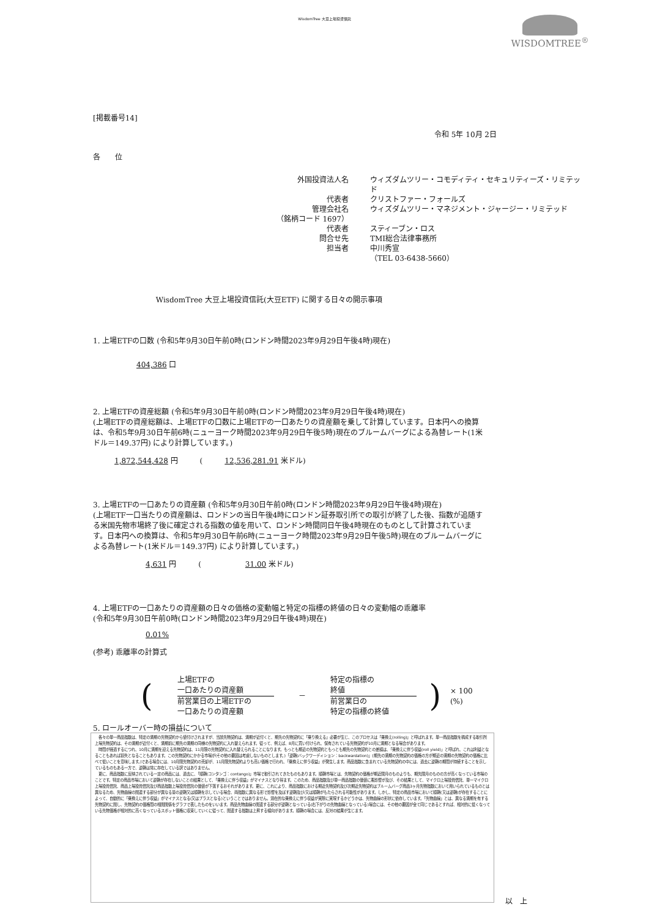WisdomTree 大豆上場投資信託
WISDOMTREE<sup>®</sup>
[掲載番号14]
令和 5年 10月 2日
各　　位
外国投資法人名
ウィズダムツリー・コモディティ・セキュリティーズ・リミテッド
代表者
クリストファー・フォールズ
管理会社名
ウィズダムツリー・マネジメント・ジャージー・リミテッド
（銘柄コード 1697）
代表者
スティーブン・ロス
問合せ先
TMI総合法律事務所
担当者
中川秀宣
（TEL 03-6438-5660）
WisdomTree 大豆上場投資信託(大豆ETF) に関する日々の開示事項
1. 上場ETFの口数 (令和5年9月30日午前0時(ロンドン時間2023年9月29日午後4時)現在)
404,386 口
2. 上場ETFの資産総額 (令和5年9月30日午前0時(ロンドン時間2023年9月29日午後4時)現在)
(上場ETFの資産総額は、上場ETFの口数に上場ETFの一口あたりの資産額を乗して計算しています。日本円への換算は、令和5年9月30日午前6時(ニューヨーク時間2023年9月29日午後5時)現在のブルームバーグによる為替レート(1米ドル＝149.37円) により計算しています。)
1,872,544,428 円　　　(　　　12,536,281.91 米ドル)
3. 上場ETFの一口あたりの資産額 (令和5年9月30日午前0時(ロンドン時間2023年9月29日午後4時)現在)
(上場ETF一口当たりの資産額は、ロンドンの当日午後4時にロンドン証券取引所での取引が終了した後、指数が追随する米国先物市場終了後に確定される指数の値を用いて、ロンドン時間同日午後4時現在のものとして計算されています。日本円への換算は、令和5年9月30日午前6時(ニューヨーク時間2023年9月29日午後5時)現在のブルームバーグによる為替レート(1米ドル＝149.37円) により計算しています。)
4,631 円　　　(　　　　　　31.00 米ドル)
4. 上場ETFの一口あたりの資産額の日々の価格の変動幅と特定の指標の終値の日々の変動幅の乖離率
(令和5年9月30日午前0時(ロンドン時間2023年9月29日午後4時)現在)
0.01%
(参考) 乖離率の計算式
(
上場ETFの
一口あたりの資産額
前営業日の上場ETFの
一口あたりの資産額
－
特定の指標の
終値
前営業日の
特定の指標の終値
) × 100 (%)
5. ロールオーバー時の損益について
　各々の単一商品指数は、特定の満期の先物契約から値付けされますが、当該先物契約は、満期が近付くと、期先の先物契約に「乗り換える」必要が生じ、このプロセスは「乗換え(rolling)」と呼ばれます。単一商品指数を構成する取引所上場先物契約は、その満期が近付くと、満期前に期先の満期の同様の先物契約に入れ替えられます。従って、例えば、8月に買い付けられ、保有されている先物契約が10月に満期となる場合があります。
　時間が経過するにつれ、10月に満期を迎える先物契約は、11月限の先物契約に入れ替えられることになります。もっとも期近の先物契約ともっとも期先の先物契約との差額は、「乗換えに伴う収益(roll yield)」と呼ばれ、これは利益となることもあれば損失となることもあります。この先物契約にかかる市場が(その他の要因は考慮しないものとします。)「逆鞘(バックワーディション：backwardation)」(期先の満期の先物契約の価格の方が期近の満期の先物契約の価格に比べて低いことを意味します。)である場合には、10月限先物契約の売却が、11月限先物契約よりも高い価格で行われ、「乗換えに伴う収益」が発生します。商品指数に含まれている先物契約の中には、過去に逆鞘の期間が持続することを示しているものもある一方で、逆鞘は常に存在している訳ではありません。
　更に、商品指数に反映されている一定の商品には、過去に、「順鞘(コンタンゴ：contango)」市場で取引されてきたものもあります。順鞘市場とは、先物契約の価格が期近限月のものよりも、期先限月のものの方が高くなっている市場のことです。特定の商品市場において逆鞘が存在しないことの結果として、「乗換えに伴う収益」がマイナスとなり得ます。このため、商品指数及び単一商品指数の価値に悪影響が及び、その結果として、マイクロ上場投資信託、単一マイクロ上場投資信託、商品上場投資信託及び商品指数上場投資信託の価値が下落するおそれがあります。更に、これにより、商品指数における期近先物契約及び次期近先物契約はブルームバーグ商品3ヶ月先物指数において用いられているものとは異なるため、先物曲線の関連する部分が異なる量の逆鞘又は順鞘を示している場合、両指数に異なる形で影響を及ぼす逆鞘及び/又は順鞘がもたらされる可能性があります。しかし、特定の商品市場において順鞘(又は逆鞘)が存在することによって、自動的に「乗換えに伴う収益」がマイナスとなる(又はプラスとなる)ということではありません。潜在的な乗換えに伴う収益が実際に実現するかどうかは、先物曲線の形状に依存しています。「先物曲線」とは、異なる満期を有する先物契約に関し、先物契約の価格間の相関関係をグラフで表したものをいいます。商品先物曲線の関連する部分が逆鞘となっている(右下がりの先物曲線となっている)場合には、その他の要因が全て同じであるとすれば、相対的に低くなっている先物価格が相対的に高くなっているスポット価格に収束していくに従って、関連する指数は上昇する傾向があります。順鞘の場合には、反対の結果が生じます。
以　上